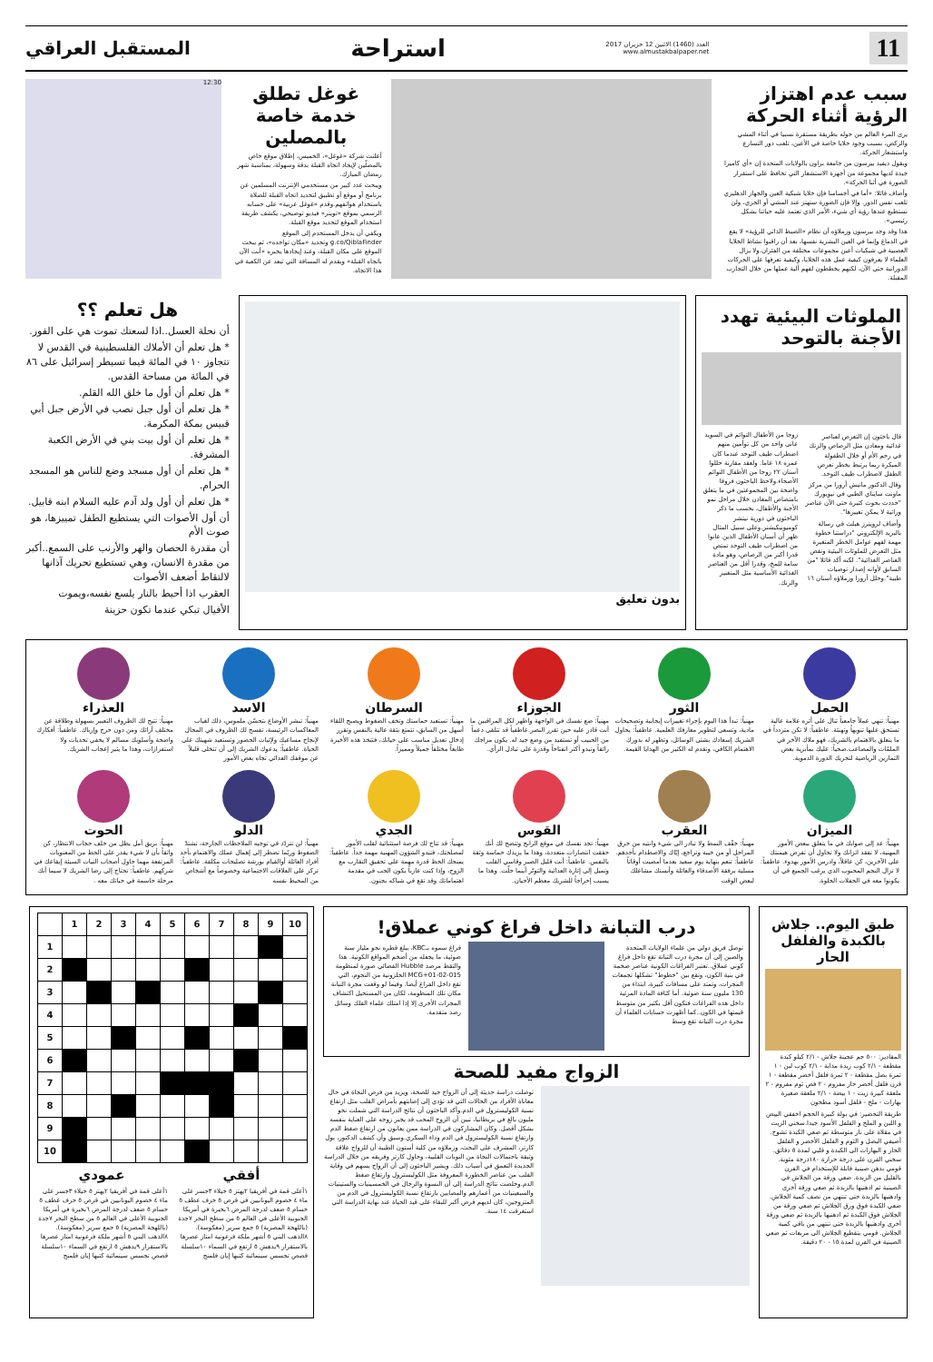11
العدد (1460) الاثنين 12 حزيران 2017
www.almustakbalpaper.net
استراحة المستقبل العراقي
سبب عدم اهتزاز الرؤية أثناء الحركة
يرى المرء العالم من حوله بطريقة مستقرة نسبيا في أثناء المشي والركض، بسبب وجود خلايا خاصة في الأعين، تلعب دور التسارع واستشعار الحركة.
ويقول ديفيد بيرسون من جامعة براون بالولايات المتحدة إن «أي كاميرا جيدة لديها مجموعة من أجهزة الاستشعار التي تحافظ على استقرار الصورة في أثنا الحركة».
وأضاف قائلا: «أما في أجسامنا فإن خلايا شبكية العين والجهاز الدهليزي تلعب نفس الدور. وإلا فإن الصورة ستهتز عند المشي أو الجري، ولن نستطيع عندها رؤية أي شيء، الأمر الذي تعتمد عليه حياتنا بشكل رئيسي».
هذا وقد وجد بيرسون وزملاؤه أن نظام «الضبط الذاتي للرؤية» لا يقع في الدماغ وإنما في العين البشرية نفسها، بعد أن راقبوا نشاط الخلايا العصبية في شبكيات أعين مجموعات مختلفة من الفئران.ولا يزال العلماء لا يعرفون كيفية عمل هذه الخلايا، وكيفية تعرفها على الحركات الدورانية حتى الآن، لكنهم يخططون لفهم آلية عملها من خلال التجارب المقبلة.
غوغل تطلق خدمة خاصة بالمصلين
أعلنت شركة «غوغل»، الخميس، إطلاق موقع خاص بالمصلّين لإيجاد اتجاه القبلة بدقة وسهولة، بمناسبة شهر رمضان المبارك.
ويبحث عدد كبير من مستخدمي الإنترنت المسلمين عن برنامج أو موقع أو تطبيق لتحديد اتجاه القبلة للصلاة باستخدام هواتفهم.وقدم «غوغل عربية» على حسابه الرسمي بموقع «تويتر» فيديو توضيحي، يكشف طريقة استخدام الموقع لتحديد موقع القبلة.
ويكفي أن يدخل المستخدم إلى الموقع g.co/QiblaFinder وتحديد «مكان تواجده»، ثم يبحث الموقع على مكان القبلة، وعند إيجادها يخبره «أنت الآن باتجاه القبلة» ويقدم له المسافة التي تبعد عن الكعبة في هذا الاتجاه.
12:30
الملوثات البيئية تهدد الأجنة بالتوحد
قال باحثون إن التعرض لعناصر غذائية ومعادن مثل الرصاص والزنك في رحم الأم أو خلال الطفولة المبكرة ربما يرتبط بخطر تعرض الطفل لاضطراب طيف التوحد.
وقال الدكتور مانيش أرورا من مركز ماونت سايناي الطبي في نيويورك "حددت بحوث كثيرة حتى الآن عناصر وراثية لا يمكن تغييرها".
وأضاف لرويترز هيلث في رسالة بالبريد الإلكتروني "دراستنا خطوة مهمة لفهم عوامل الخطر المتغيرة مثل التعرض للملوثات البيئية ونقص العناصر الغذائية". لكنه أكد قائلا "من السابق لأوانه إصدار توصيات طبية".وحلل أرورا وزملاؤه أسنان ١٦ زوجا من الأطفال التوائم في السويد عانى واحد من كل توأمين منهم اضطراب طيف التوحد عندما كان عمره ١٨ عاما. ولعقد مقارنة حللوا أسنان ٢٢ زوجا من الأطفال التوائم الأصحاء.ولاحظ الباحثون فروقا واضحة بين المجموعتين في ما يتعلق بامتصاص المعادن خلال مراحل نمو الأجنة والأطفال، بحسب ما ذكر الباحثون في دورية نيتشر كوميونيكيشنز.وعلى سبيل المثال ظهر أن أسنان الأطفال الذين عانوا من اضطراب طيف التوحد تمتص قدرا أكبر من الرصاص، وهو مادة سامة للمخ، وقدرا أقل من العناصر الغذائية الأساسية مثل المنغنيز والزنك.
بدون تعليق
هل تعلم ؟؟
أن نحلة العسل..اذا لسعتك تموت هي على الفور.
* هل تعلم أن الأملاك الفلسطينية في القدس لا تتجاوز ١٠ في المائة فيما تسيطر إسرائيل على ٨٦ في المائة من مساحة القدس.
* هل تعلم أن أول ما خلق الله القلم.
* هل تعلم أن أول جبل نصب في الأرض جبل أبي قبيس بمكة المكرمة.
* هل تعلم أن أول بيت بني في الأرض الكعبة المشرفة.
* هل تعلم أن أول مسجد وضع للناس هو المسجد الحرام.
* هل تعلم أن أول ولد آدم عليه السلام ابنه قابيل.
أن أول الأصوات التي يستطيع الطفل تمييزها، هو صوت الأم
أن مقدرة الحصان والهر والأرنب على السمع..أكبر من مقدرة الانسان، وهي تستطيع تحريك آذانها لالتقاط أضعف الأصوات
العقرب اذا أحيط بالنار يلسع نفسه،ويموت
الأفيال تبكي عندما تكون حزينة
الحمل
مهنياً: تنهي عملاً جامعياً تنال على أثره علامة عالية تستحق عليها تنويهاً وتهنئة. عاطفياً: لا تكن متردداً في ما يتعلق بالاهتمام بالشريك، فهو ملاك الآخر في الملمّات والمصاعب.صحياً: عليك بمأبرية بعض التمارين الرياضية لتحريك الدورة الدموية.
الثور
مهنياً: تبدأ هذا اليوم بإجراء تغييرات إيجابية وتصحيحات مادية، وتسعى لتطوير معارفك العلمية. عاطفياً: يحاول الشريك إسعادك بشتى الوسائل، وتظهر له بدورك الاهتمام الكافي، وتقدم له الكثير من الهدايا القيمة.
الجوزاء
مهنياً: ضع نفسك في الواجهة واظهر لكل المراقبين ما أنت قادر عليه حين تقرر النصر.عاطفياً قد تتلقى دعماً من الحبيب أو تستفيد من وضع جيد له. يكون مزاجك رائقاً وتبدو أكثر انفتاحاً وقدرة على تبادل الرأي.
السرطان
مهنياً: تستعيد حماستك وتخف الضغوط ويصبح اللقاء أسهل من السابق، تتمتع بثقة عالية بالنفس وتقرر إدخال تعديل مناسب على حياتك، فتتخذ هذه الأخيرة طابعاً مختلفاً جميلاً ومميزاً.
الاسد
مهنياً: تبشر الأوضاع بتحسّن ملموس، ذلك لغياب المعاكسات الرئيسة، تفسح لك الظروف في المجال لإنجاح مساعيك ولإثبات الحضور وتستعيد شهيتك على الحياة. عاطفياً: يدعوك الشريك إلى أن تتخلى قليلاً عن موقفك العدائي تجاه بعض الأمور
العذراء
مهنياً: تتيح لك الظروف التعبير بسهولة وطلاقة عن مختلف آرائك ومن دون حرج وإرباك. عاطفياً: أفكارك واضحة وأسلوبك مسالم لا يخفي تحديات ولا استفزازات، وهذا ما يثير إعجاب الشريك.
الميزان
مهنياً: عد إلى صوابك في ما يتعلق ببعض الأمور المهنية، لا تفقد اتزانك ولا تحاول أن تفرض هيمنتك على الآخرين، كن عاقلاً، وادرس الأمور بهدوء. عاطفياً: لا تزال النجم المحبوب الذي يرغب الجميع في أن يكونوا معه في الحفلات الحلوة.
العقرب
مهنياً: خفّف النمط ولا تبادر الى شيء وانتبه من حرق المراحل أو من خيبة وتراجع، إيّاك والاصطدام بأحدهم. عاطفياً: تنعم بنهاية يوم سعيد بعدما أمضيت أوقاتاً مسلية برفقة الأصدقاء والعائلة وأنستك مشاغلك لبعض الوقت
القوس
مهنياً: تجد نفسك في موقع الرابح وتتضح لك أنك حققت انتصارات متعددة، وهذا ما يزيدك حماسة وثقة بالنفس. عاطفياً: أنت قليل الصبر وقاسي القلب وتميل إلى إثارة العدائية والتوتّر أينما حلّت. وهذا ما يسبب إحراجاً للشريك معظم الأحيان.
الجدي
مهنياً: قد تتاح لك فرصة استثنائية لقلب الأمور لمصلحتك، فتبدو الشؤون المهنية مهمة جداً. عاطفياً: يمنحك الحظ قدرة مهمة على تحقيق التقارب مع الزوج، وإذا كنت عازباً يكون الحب في مقدمة اهتماماتك وقد تقع في شباكه بجنون.
الدلو
مهنياً: لن تتردّد في توجيه الملاحظات الجارحة، تشتدّ الضغوط وربّما تضطر إلى إهمال عملك والاهتمام بأحد أفراد العائلة أوالقيام بورشة تصليحات مكلفة. عاطفياً: تركز على العلاقات الاجتماعية وخصوصاً مع أشخاص من المحيط نفسه
الحوت
مهنياً: بريق أمل يطل من خلف حجاب الانتظار، كن واثقاً بأن لا شيء يقدر على الحط من المعنويات المرتفعة مهما حاول أصحاب النيات السيئة إيقاعك في شركهم. عاطفياً: تحتاج إلى رضا الشريك لا سيما أنك مرحلة حاسمة في حياتك معه .
طبق اليوم.. جلاش بالكبدة والفلفل الحار
المقادير: ٥٠٠ جم عجينة جلاش - ٢/١ كيلو كبدة مقطعة - ٢/١ كوب زبدة مذابة - ٢/١ كوب لبن - ١ ثمرة بصل مقطعة - ٢ ثمرة فلفل أخضر مقطعة - ١ قرن فلفل أخضر حار مفروم - ٢ فص ثوم مفروم - ٢ ملعقة كبيرة زيت - ١ بيضة - ٢/١ ملعقة صغيرة بهارات - ملح - فلفل أسود مطحون
طريقة التحضير: في بولة كبيرة الحجم اخفقي البيض و اللبن و الملح و الفلفل الأسود جيدا.سخني الزيت في مقلاة على نار متوسطة ثم ضعي الكبدة تشوح. أضيفي البصل و الثوم و الفلفل الأخضر و الفلفل الحار و البهارات الى الكبدة و قلبي لمدة ٥ دقائق. سخني الفرن على درجة حرارة ١٨٠درجة مئوية. قومي بدهن صينية قابلة للإستخدام في الفرن بالقليل من الزبدة. ضعي ورقة من الجلاش في الصينية ثم ادهنيها بالزبدة ثم ضعي ورقة أخرى وادهنيها بالزبدة حتى تنتهي من نصف كمية الجلاش. ضعي الكبدة فوق ورق الجلاش ثم ضعي ورقة من الجلاش فوق الكبدة ثم ادهنيها بالزبدة ثم ضعي ورقة أخرى وادهنيها بالزبدة حتى تنتهي من باقي كمية الجلاش. قومي بتقطيع الجلاش الى مربعات ثم ضعي الصينية في الفرن لمدة ١٥ - ٢٠ دقيقة.
درب التبانة داخل فراغ كوني عملاق!
توصل فريق دولي من علماء الولايات المتحدة والصين إلى أن مجرة درب التبانة تقع داخل فراغ كوني عملاق..تعتبر الفراغات الكونية عناصر ضخمة في بنية الكون، وتقع بين "خطوط" تشكلها تجمعات المجرات، وتمتد على مسافات كبيرة، ابتداء من 130 مليون سنة ضوئية. أما كثافة المادة المرئية داخل هذه الفراغات فتكون أقل بكثير من متوسط قيمتها في الكون..كما أظهرت حسابات العلماء أن مجرة درب التبانة تقع وسط
فراغ سموه بـKBC، يبلغ قطره نحو مليار سنة ضوئية، ما يجعله من أضخم المواقع الكونية. هذا والتقط مرصد Hubble الفضائي صورة لمنظومة MCG+01-02-015 الحلزونية من النجوم، التي تقع داخل الفراغ أيضا. وفيما لو وقعت مجرة التبانة مكان تلك المنظومة، لكان من المستحيل اكتشاف المجرات الأخرى إلا إذا امتلك علماء الفلك وسائل رصد متقدمة.
الزواج مفيد للصحة
توصلت دراسة حديثة إلى أن الزواج جيد للصحة، ويزيد من فرص النجاة في حال معاناة الأفراد من الحالات التي قد تؤدي إلى إصابتهم بأمراض القلب مثل ارتفاع نسبة الكوليسترول في الدم.وأكد الباحثون أن نتائج الدراسة التي شملت نحو مليون بالغ في بريطانيا، تبين أن الزوج المحب قد يجبر زوجه على العناية بنفسه بشكل أفضل. وكان المشاركون في الدراسة ممن يعانون من ارتفاع ضغط الدم وارتفاع نسبة الكوليسترول في الدم وداء السكري.وسبق وأن كشف الدكتور، بول كارتر، المشرف على البحث، وزملاؤه من كلية أستون الطبية أن للزواج علاقة وثيقة باحتمالات النجاة من النوبات القلبية، وحاول كارتر وفريقه من خلال الدراسة الجديدة التعمق في أسباب ذلك. ويشير الباحثون إلى أن الزواج يسهم في وقاية القلب من عناصر الخطورة المعروفة مثل الكوليسترول وارتفاع ضغط الدم.وخلصت نتائج الدراسة إلى أن النسوة والرجال في الخمسينيات والستينيات والسبعينيات من أعمارهم والمصابين بارتفاع نسبة الكوليسترول في الدم من المتزوجين، كان لديهم فرص أكبر للبقاء على قيد الحياة عند نهاية الدراسة التي استغرقت ١٤ سنة.
| | 1 | 2 | 3 | 4 | 5 | 6 | 7 | 8 | 9 | 10 |
| --- | --- | --- | --- | --- | --- | --- | --- | --- | --- | --- |
| 1 | | | | | | | | | | |
| 2 | | | | | | | | | | |
| 3 | | | | | | | | | | |
| 4 | | | | | | | | | | |
| 5 | | | | | | | | | | |
| 6 | | | | | | | | | | |
| 7 | | | | | | | | | | |
| 8 | | | | | | | | | | |
| 9 | | | | | | | | | | |
| 10 | | | | | | | | | | |
أفقي
١أعلى قمة في أفريقيا ٢يهتز ٥ خيلاء ٣جسر على ماء ٤ خصوم اليونانيين في قرص ٥ حرف عطف ٥ حسام ٥ ضعف لدرجة المرض ٦بحيرة في أمريكا الجنوبية الأعلى في العالم ٥ من سطح البحر ٧جدة (باللهجة المصرية) ٥ جمع سرير (معكوسة). ٨الذهب البني ٥ أشهر ملكة فرعونية امتاز عصرها بالاستقرار ٩يدهش ٥ ارتفع في السماء ١٠سلسلة قصص تجسس سينمائية كتبها إيان فلمنج
عمودي
١أعلى قمة في أفريقيا ٢يهتز ٥ خيلاء ٣جسر على ماء ٤ خصوم اليونانيين في قرص ٥ حرف عطف ٥ حسام ٥ ضعف لدرجة المرض ٦بحيرة في أمريكا الجنوبية الأعلى في العالم ٥ من سطح البحر ٧جدة (باللهجة المصرية) ٥ جمع سرير (معكوسة). ٨الذهب البني ٥ أشهر ملكة فرعونية امتاز عصرها بالاستقرار ٩يدهش ٥ ارتفع في السماء ١٠سلسلة قصص تجسس سينمائية كتبها إيان فلمنج